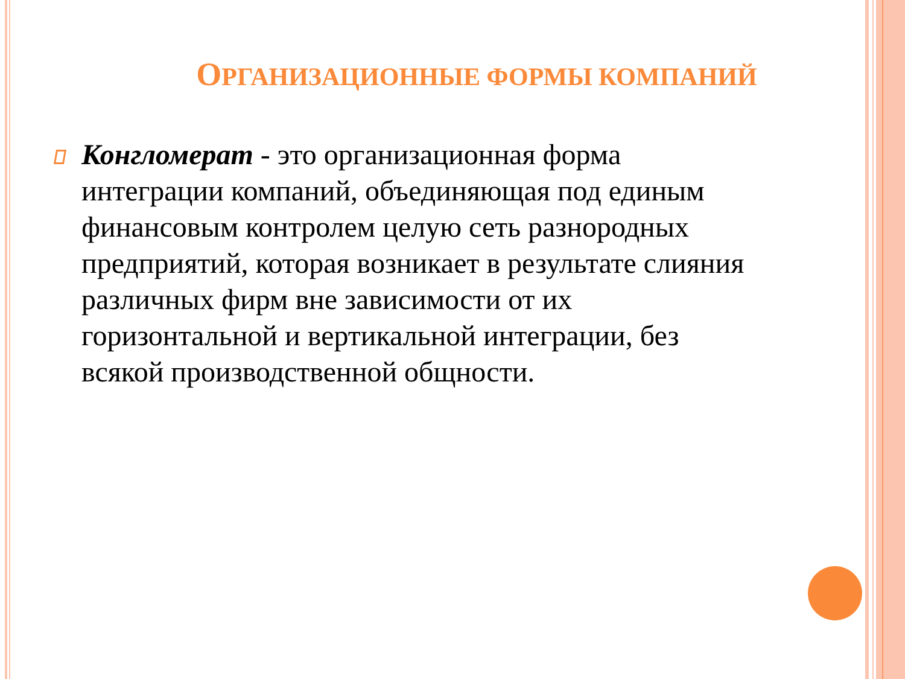ОРГАНИЗАЦИОННЫЕ ФОРМЫ КОМПАНИЙ
Конгломерат - это организационная форма интеграции компаний, объединяющая под единым финансовым контролем целую сеть разнородных предприятий, которая возникает в результате слияния различных фирм вне зависимости от их горизонтальной и вертикальной интеграции, без всякой производственной общности.